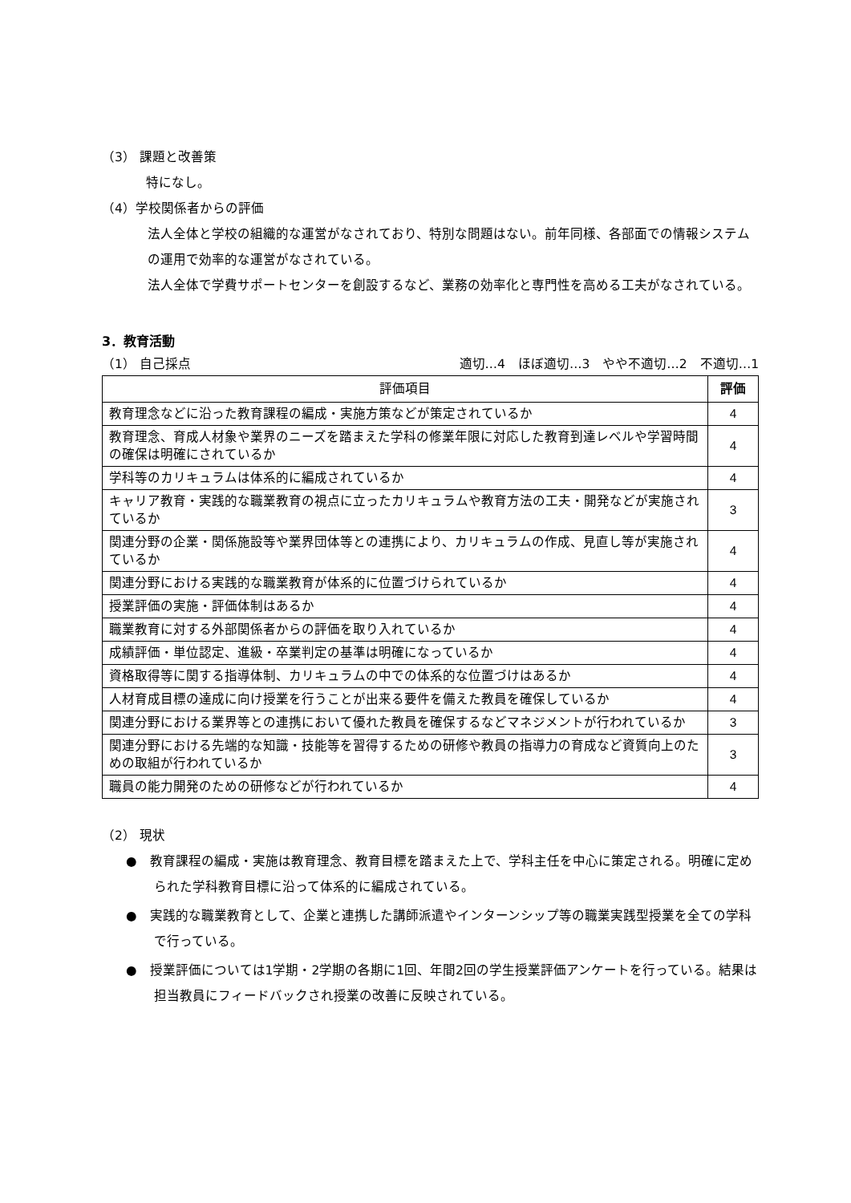（3） 課題と改善策
特になし。
（4）学校関係者からの評価
法人全体と学校の組織的な運営がなされており、特別な問題はない。前年同様、各部面での情報システムの運用で効率的な運営がなされている。
法人全体で学費サポートセンターを創設するなど、業務の効率化と専門性を高める工夫がなされている。
3．教育活動
（1） 自己採点 適切…4　ほぼ適切…3　やや不適切…2　不適切…1
| 評価項目 | 評価 |
| --- | --- |
| 教育理念などに沿った教育課程の編成・実施方策などが策定されているか | 4 |
| 教育理念、育成人材象や業界のニーズを踏まえた学科の修業年限に対応した教育到達レベルや学習時間の確保は明確にされているか | 4 |
| 学科等のカリキュラムは体系的に編成されているか | 4 |
| キャリア教育・実践的な職業教育の視点に立ったカリキュラムや教育方法の工夫・開発などが実施されているか | 3 |
| 関連分野の企業・関係施設等や業界団体等との連携により、カリキュラムの作成、見直し等が実施されているか | 4 |
| 関連分野における実践的な職業教育が体系的に位置づけられているか | 4 |
| 授業評価の実施・評価体制はあるか | 4 |
| 職業教育に対する外部関係者からの評価を取り入れているか | 4 |
| 成績評価・単位認定、進級・卒業判定の基準は明確になっているか | 4 |
| 資格取得等に関する指導体制、カリキュラムの中での体系的な位置づけはあるか | 4 |
| 人材育成目標の達成に向け授業を行うことが出来る要件を備えた教員を確保しているか | 4 |
| 関連分野における業界等との連携において優れた教員を確保するなどマネジメントが行われているか | 3 |
| 関連分野における先端的な知識・技能等を習得するための研修や教員の指導力の育成など資質向上のための取組が行われているか | 3 |
| 職員の能力開発のための研修などが行われているか | 4 |
（2） 現状
●　教育課程の編成・実施は教育理念、教育目標を踏まえた上で、学科主任を中心に策定される。明確に定められた学科教育目標に沿って体系的に編成されている。
●　実践的な職業教育として、企業と連携した講師派遣やインターンシップ等の職業実践型授業を全ての学科で行っている。
●　授業評価については1学期・2学期の各期に1回、年間2回の学生授業評価アンケートを行っている。結果は担当教員にフィードバックされ授業の改善に反映されている。